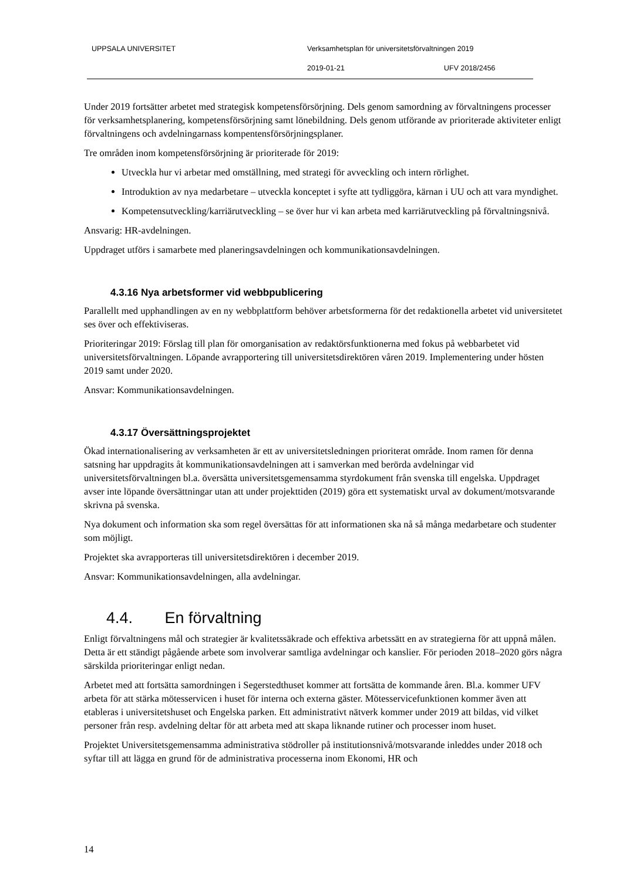UPPSALA UNIVERSITET Verksamhetsplan för universitetsförvaltningen 2019
2019-01-21 UFV 2018/2456
Under 2019 fortsätter arbetet med strategisk kompetensförsörjning. Dels genom samordning av förvaltningens processer för verksamhetsplanering, kompetensförsörjning samt lönebildning. Dels genom utförande av prioriterade aktiviteter enligt förvaltningens och avdelningarnass kompentensförsörjningsplaner.
Tre områden inom kompetensförsörjning är prioriterade för 2019:
Utveckla hur vi arbetar med omställning, med strategi för avveckling och intern rörlighet.
Introduktion av nya medarbetare – utveckla konceptet i syfte att tydliggöra, kärnan i UU och att vara myndighet.
Kompetensutveckling/karriärutveckling – se över hur vi kan arbeta med karriärutveckling på förvaltningsnivå.
Ansvarig: HR-avdelningen.
Uppdraget utförs i samarbete med planeringsavdelningen och kommunikationsavdelningen.
4.3.16 Nya arbetsformer vid webbpublicering
Parallellt med upphandlingen av en ny webbplattform behöver arbetsformerna för det redaktionella arbetet vid universitetet ses över och effektiviseras.
Prioriteringar 2019: Förslag till plan för omorganisation av redaktörsfunktionerna med fokus på webbarbetet vid universitetsförvaltningen. Löpande avrapportering till universitetsdirektören våren 2019. Implementering under hösten 2019 samt under 2020.
Ansvar: Kommunikationsavdelningen.
4.3.17 Översättningsprojektet
Ökad internationalisering av verksamheten är ett av universitetsledningen prioriterat område. Inom ramen för denna satsning har uppdragits åt kommunikationsavdelningen att i samverkan med berörda avdelningar vid universitetsförvaltningen bl.a. översätta universitetsgemensamma styrdokument från svenska till engelska. Uppdraget avser inte löpande översättningar utan att under projekttiden (2019) göra ett systematiskt urval av dokument/motsvarande skrivna på svenska.
Nya dokument och information ska som regel översättas för att informationen ska nå så många medarbetare och studenter som möjligt.
Projektet ska avrapporteras till universitetsdirektören i december 2019.
Ansvar: Kommunikationsavdelningen, alla avdelningar.
4.4. En förvaltning
Enligt förvaltningens mål och strategier är kvalitetssäkrade och effektiva arbetssätt en av strategierna för att uppnå målen. Detta är ett ständigt pågående arbete som involverar samtliga avdelningar och kanslier. För perioden 2018–2020 görs några särskilda prioriteringar enligt nedan.
Arbetet med att fortsätta samordningen i Segerstedthuset kommer att fortsätta de kommande åren. Bl.a. kommer UFV arbeta för att stärka mötesservicen i huset för interna och externa gäster. Mötesservicefunktionen kommer även att etableras i universitetshuset och Engelska parken. Ett administrativt nätverk kommer under 2019 att bildas, vid vilket personer från resp. avdelning deltar för att arbeta med att skapa liknande rutiner och processer inom huset.
Projektet Universitetsgemensamma administrativa stödroller på institutionsnivå/motsvarande inleddes under 2018 och syftar till att lägga en grund för de administrativa processerna inom Ekonomi, HR och
14